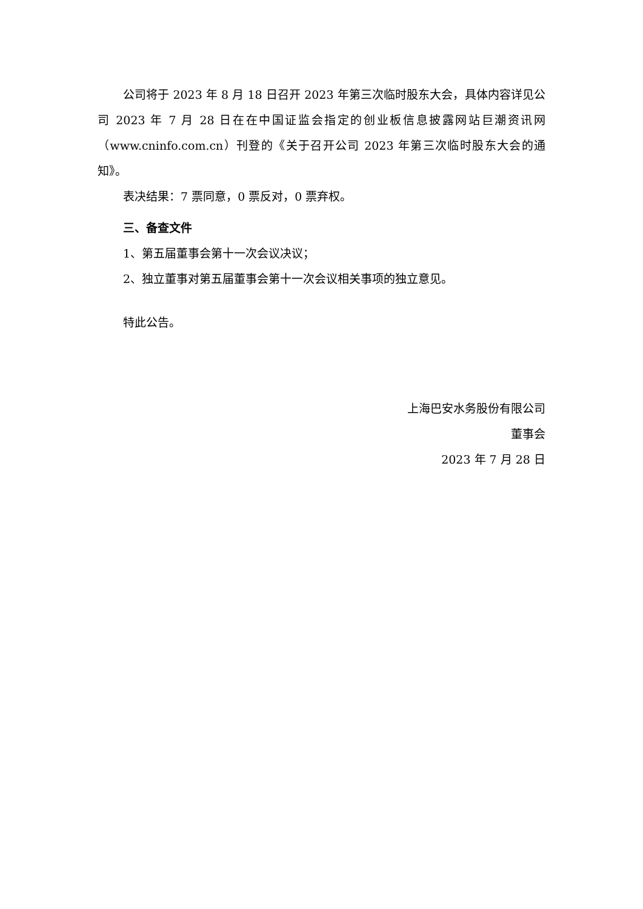公司将于 2023 年 8 月 18 日召开 2023 年第三次临时股东大会，具体内容详见公司 2023 年 7 月 28 日在在中国证监会指定的创业板信息披露网站巨潮资讯网（www.cninfo.com.cn）刊登的《关于召开公司 2023 年第三次临时股东大会的通知》。
表决结果：7 票同意，0 票反对，0 票弃权。
三、备查文件
1、第五届董事会第十一次会议决议；
2、独立董事对第五届董事会第十一次会议相关事项的独立意见。
特此公告。
上海巴安水务股份有限公司
董事会
2023 年 7 月 28 日